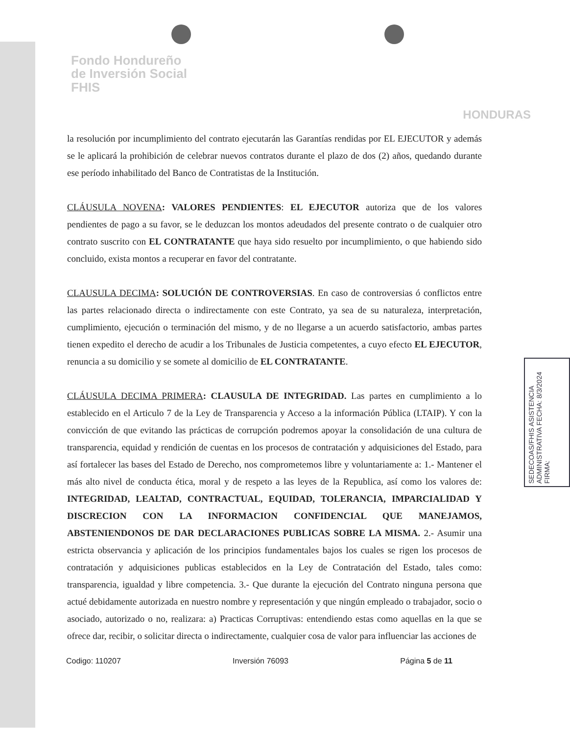Fondo Hondureño
de Inversión Social
FHIS
HONDURAS
la resolución por incumplimiento del contrato ejecutarán las Garantías rendidas por EL EJECUTOR y además se le aplicará la prohibición de celebrar nuevos contratos durante el plazo de dos (2) años, quedando durante ese período inhabilitado del Banco de Contratistas de la Institución.
CLÁUSULA NOVENA: VALORES PENDIENTES: EL EJECUTOR autoriza que de los valores pendientes de pago a su favor, se le deduzcan los montos adeudados del presente contrato o de cualquier otro contrato suscrito con EL CONTRATANTE que haya sido resuelto por incumplimiento, o que habiendo sido concluido, exista montos a recuperar en favor del contratante.
CLAUSULA DECIMA: SOLUCIÓN DE CONTROVERSIAS. En caso de controversias ó conflictos entre las partes relacionado directa o indirectamente con este Contrato, ya sea de su naturaleza, interpretación, cumplimiento, ejecución o terminación del mismo, y de no llegarse a un acuerdo satisfactorio, ambas partes tienen expedito el derecho de acudir a los Tribunales de Justicia competentes, a cuyo efecto EL EJECUTOR, renuncia a su domicilio y se somete al domicilio de EL CONTRATANTE.
CLÁUSULA DECIMA PRIMERA: CLAUSULA DE INTEGRIDAD. Las partes en cumplimiento a lo establecido en el Articulo 7 de la Ley de Transparencia y Acceso a la información Pública (LTAIP). Y con la convicción de que evitando las prácticas de corrupción podremos apoyar la consolidación de una cultura de transparencia, equidad y rendición de cuentas en los procesos de contratación y adquisiciones del Estado, para así fortalecer las bases del Estado de Derecho, nos comprometemos libre y voluntariamente a: 1.- Mantener el más alto nivel de conducta ética, moral y de respeto a las leyes de la Republica, así como los valores de: INTEGRIDAD, LEALTAD, CONTRACTUAL, EQUIDAD, TOLERANCIA, IMPARCIALIDAD Y DISCRECION CON LA INFORMACION CONFIDENCIAL QUE MANEJAMOS, ABSTENIENDONOS DE DAR DECLARACIONES PUBLICAS SOBRE LA MISMA. 2.- Asumir una estricta observancia y aplicación de los principios fundamentales bajos los cuales se rigen los procesos de contratación y adquisiciones publicas establecidos en la Ley de Contratación del Estado, tales como: transparencia, igualdad y libre competencia. 3.- Que durante la ejecución del Contrato ninguna persona que actué debidamente autorizada en nuestro nombre y representación y que ningún empleado o trabajador, socio o asociado, autorizado o no, realizara: a) Practicas Corruptivas: entendiendo estas como aquellas en la que se ofrece dar, recibir, o solicitar directa o indirectamente, cualquier cosa de valor para influenciar las acciones de
Codigo: 110207 Inversión 76093 Página 5 de 11
SEDECOAS/FHIS ASISTENCIA ADMINISTRATIVA FECHA: 8/3/2024 FIRMA: